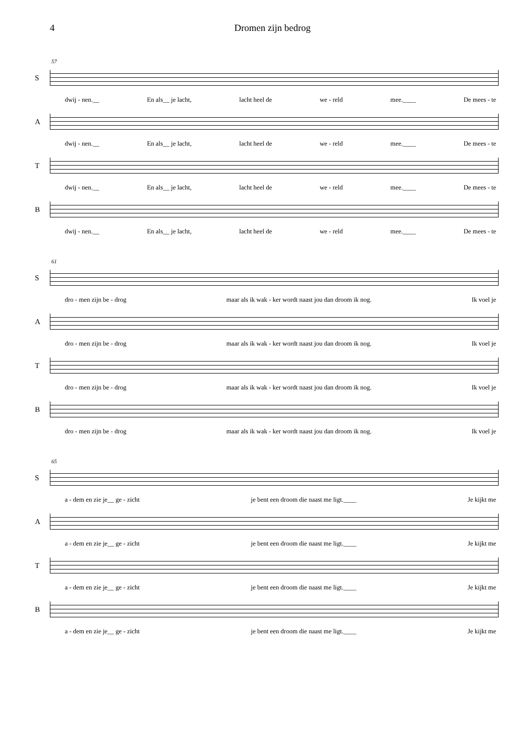4 Dromen zijn bedrog
57
S
dwij - nen.__ En als__ je lacht, lacht heel de we - reld mee.____ De mees - te
A
dwij - nen.__ En als__ je lacht, lacht heel de we - reld mee.____ De mees - te
T
dwij - nen.__ En als__ je lacht, lacht heel de we - reld mee.____ De mees - te
B
dwij - nen.__ En als__ je lacht, lacht heel de we - reld mee.____ De mees - te
61
S
dro - men zijn be - drog maar als ik wak - ker wordt naast jou dan droom ik nog. Ik voel je
A
dro - men zijn be - drog maar als ik wak - ker wordt naast jou dan droom ik nog. Ik voel je
T
dro - men zijn be - drog maar als ik wak - ker wordt naast jou dan droom ik nog. Ik voel je
B
dro - men zijn be - drog maar als ik wak - ker wordt naast jou dan droom ik nog. Ik voel je
65
S
a - dem en zie je__ ge - zicht je bent een droom die naast me ligt.____ Je kijkt me
A
a - dem en zie je__ ge - zicht je bent een droom die naast me ligt.____ Je kijkt me
T
a - dem en zie je__ ge - zicht je bent een droom die naast me ligt.____ Je kijkt me
B
a - dem en zie je__ ge - zicht je bent een droom die naast me ligt.____ Je kijkt me